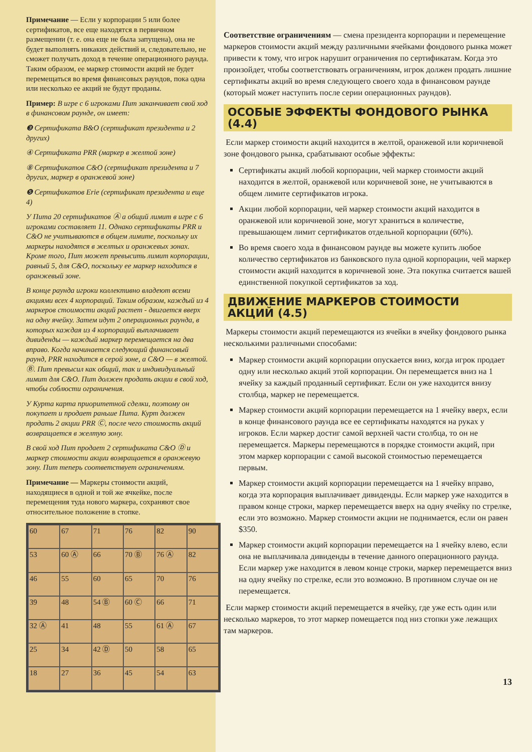Примечание — Если у корпорации 5 или более сертификатов, все еще находятся в первичном размещении (т. е. она еще не была запущена), она не будет выполнять никаких действий и, следовательно, не сможет получать доход в течение операционного раунда. Таким образом, ее маркер стоимости акций не будет перемещаться во время финансовых раундов, пока одна или несколько ее акций не будут проданы.
Пример: В игре с 6 игроками Пит заканчивает свой ход в финансовом раунде, он имеет:
❸ Сертификата B&O (сертификат президента и 2 других)
④ Сертификата PRR (маркер в желтой зоне)
⑧ Сертификатов C&O (сертификат президента и 7 других, маркер в оранжевой зоне)
❺ Сертификатов Erie (сертификат президента и еще 4)
У Пита 20 сертификатов Ⓐ а общий лимит в игре с 6 игроками составляет 11. Однако сертификаты PRR и C&O не учитываются в общем лимите, поскольку их маркеры находятся в желтых и оранжевых зонах. Кроме того, Пит может превысить лимит корпорации, равный 5, для C&O, поскольку ее маркер находится в оранжевый зоне.
В конце раунда игроки коллективно владеют всеми акциями всех 4 корпораций. Таким образом, каждый из 4 маркеров стоимости акций растет - двигается вверх на одну ячейку. Затем идут 2 операционных раунда, в которых каждая из 4 корпораций выплачивает дивиденды — каждый маркер перемещается на два вправо. Когда начинается следующий финансовый раунд, PRR находится в серой зоне, а C&O — в желтой. Ⓑ. Пит превысил как общий, так и индивидуальный лимит для C&O. Пит должен продать акции в свой ход, чтобы соблюсти ограничения.
У Курта карта приоритетной сделки, поэтому он покупает и продает раньше Пита. Курт должен продать 2 акции PRR Ⓒ, после чего стоимость акций возвращается в желтую зону.
В свой ход Пит продает 2 сертификата C&O Ⓓ и маркер стоимости акции возвращается в оранжевую зону. Пит теперь соответствует ограничениям.
Примечание — Маркеры стоимости акций, находящиеся в одной и той же ячкейке, после перемещения туда нового маркера, сохраняют свое относительное положение в стопке.
60
67
71
76
82
90
53
60 Ⓐ
66
70 Ⓑ
76 Ⓐ
82
46
55
60
65
70
76
39
48
54 Ⓑ
60 Ⓒ
66
71
32 Ⓐ
41
48
55
61 Ⓐ
67
25
34
42 Ⓓ
50
58
65
18
27
36
45
54
63
Соответствие ограничениям — смена президента корпорации и перемещение маркеров стоимости акций между различными ячейками фондового рынка может привести к тому, что игрок нарушит ограничения по сертификатам. Когда это произойдет, чтобы соответствовать ограничениям, игрок должен продать лишние сертификаты акций во время следующего своего хода в финансовом раунде (который может наступить после серии операционных раундов).
ОСОБЫЕ ЭФФЕКТЫ ФОНДОВОГО РЫНКА (4.4)
Если маркер стоимости акций находится в желтой, оранжевой или коричневой зоне фондового рынка, срабатывают особые эффекты:
Сертификаты акций любой корпорации, чей маркер стоимости акций находится в желтой, оранжевой или коричневой зоне, не учитываются в общем лимите сертификатов игрока.
Акции любой корпорации, чей маркер стоимости акций находится в оранжевой или коричневой зоне, могут храниться в количестве, превышающем лимит сертификатов отдельной корпорации (60%).
Во время своего хода в финансовом раунде вы можете купить любое количество сертификатов из банковского пула одной корпорации, чей маркер стоимости акций находится в коричневой зоне. Эта покупка считается вашей единственной покупкой сертификатов за ход.
ДВИЖЕНИЕ МАРКЕРОВ СТОИМОСТИ АКЦИЙ (4.5)
Маркеры стоимости акций перемещаются из ячейки в ячейку фондового рынка несколькими различными способами:
Маркер стоимости акций корпорации опускается вниз, когда игрок продает одну или несколько акций этой корпорации. Он перемещается вниз на 1 ячейку за каждый проданный сертификат. Если он уже находится внизу столбца, маркер не перемещается.
Маркер стоимости акций корпорации перемещается на 1 ячейку вверх, если в конце финансового раунда все ее сертификаты находятся на руках у игроков. Если маркер достиг самой верхней части столбца, то он не перемещается. Маркеры перемещаются в порядке стоимости акций, при этом маркер корпорации с самой высокой стоимостью перемещается первым.
Маркер стоимости акций корпорации перемещается на 1 ячейку вправо, когда эта корпорация выплачивает дивиденды. Если маркер уже находится в правом конце строки, маркер перемещается вверх на одну ячейку по стрелке, если это возможно. Маркер стоимости акции не поднимается, если он равен $350.
Маркер стоимости акций корпорации перемещается на 1 ячейку влево, если она не выплачивала дивиденды в течение данного операционного раунда. Если маркер уже находится в левом конце строки, маркер перемещается вниз на одну ячейку по стрелке, если это возможно. В противном случае он не перемещается.
Если маркер стоимости акций перемещается в ячейку, где уже есть один или несколько маркеров, то этот маркер помещается под низ стопки уже лежащих там маркеров.
13